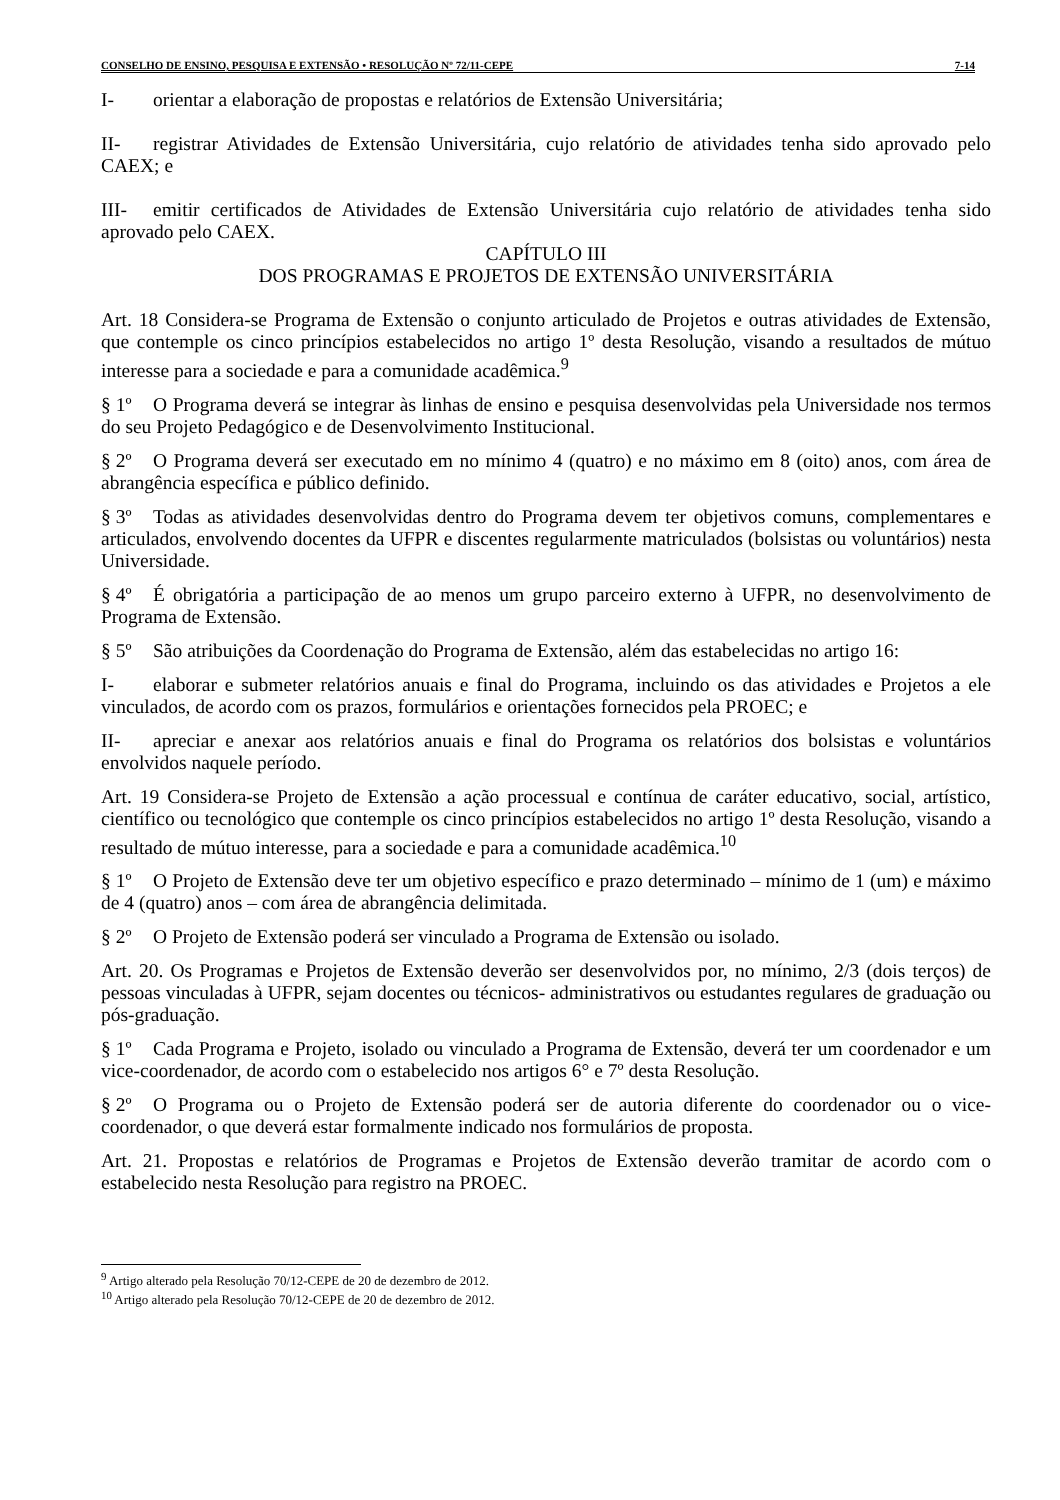CONSELHO DE ENSINO, PESQUISA E EXTENSÃO • RESOLUÇÃO Nº 72/11-CEPE 7-14
I- orientar a elaboração de propostas e relatórios de Extensão Universitária;
II- registrar Atividades de Extensão Universitária, cujo relatório de atividades tenha sido aprovado pelo CAEX; e
III- emitir certificados de Atividades de Extensão Universitária cujo relatório de atividades tenha sido aprovado pelo CAEX.
CAPÍTULO III
DOS PROGRAMAS E PROJETOS DE EXTENSÃO UNIVERSITÁRIA
Art. 18 Considera-se Programa de Extensão o conjunto articulado de Projetos e outras atividades de Extensão, que contemple os cinco princípios estabelecidos no artigo 1º desta Resolução, visando a resultados de mútuo interesse para a sociedade e para a comunidade acadêmica.<sup>9</sup>
§ 1º O Programa deverá se integrar às linhas de ensino e pesquisa desenvolvidas pela Universidade nos termos do seu Projeto Pedagógico e de Desenvolvimento Institucional.
§ 2º O Programa deverá ser executado em no mínimo 4 (quatro) e no máximo em 8 (oito) anos, com área de abrangência específica e público definido.
§ 3º Todas as atividades desenvolvidas dentro do Programa devem ter objetivos comuns, complementares e articulados, envolvendo docentes da UFPR e discentes regularmente matriculados (bolsistas ou voluntários) nesta Universidade.
§ 4º É obrigatória a participação de ao menos um grupo parceiro externo à UFPR, no desenvolvimento de Programa de Extensão.
§ 5º São atribuições da Coordenação do Programa de Extensão, além das estabelecidas no artigo 16:
I- elaborar e submeter relatórios anuais e final do Programa, incluindo os das atividades e Projetos a ele vinculados, de acordo com os prazos, formulários e orientações fornecidos pela PROEC; e
II- apreciar e anexar aos relatórios anuais e final do Programa os relatórios dos bolsistas e voluntários envolvidos naquele período.
Art. 19 Considera-se Projeto de Extensão a ação processual e contínua de caráter educativo, social, artístico, científico ou tecnológico que contemple os cinco princípios estabelecidos no artigo 1º desta Resolução, visando a resultado de mútuo interesse, para a sociedade e para a comunidade acadêmica.<sup>10</sup>
§ 1º O Projeto de Extensão deve ter um objetivo específico e prazo determinado – mínimo de 1 (um) e máximo de 4 (quatro) anos – com área de abrangência delimitada.
§ 2º O Projeto de Extensão poderá ser vinculado a Programa de Extensão ou isolado.
Art. 20. Os Programas e Projetos de Extensão deverão ser desenvolvidos por, no mínimo, 2/3 (dois terços) de pessoas vinculadas à UFPR, sejam docentes ou técnicos- administrativos ou estudantes regulares de graduação ou pós-graduação.
§ 1º Cada Programa e Projeto, isolado ou vinculado a Programa de Extensão, deverá ter um coordenador e um vice-coordenador, de acordo com o estabelecido nos artigos 6° e 7º desta Resolução.
§ 2º O Programa ou o Projeto de Extensão poderá ser de autoria diferente do coordenador ou o vice-coordenador, o que deverá estar formalmente indicado nos formulários de proposta.
Art. 21. Propostas e relatórios de Programas e Projetos de Extensão deverão tramitar de acordo com o estabelecido nesta Resolução para registro na PROEC.
<sup>9</sup> Artigo alterado pela Resolução 70/12-CEPE de 20 de dezembro de 2012.
<sup>10</sup> Artigo alterado pela Resolução 70/12-CEPE de 20 de dezembro de 2012.